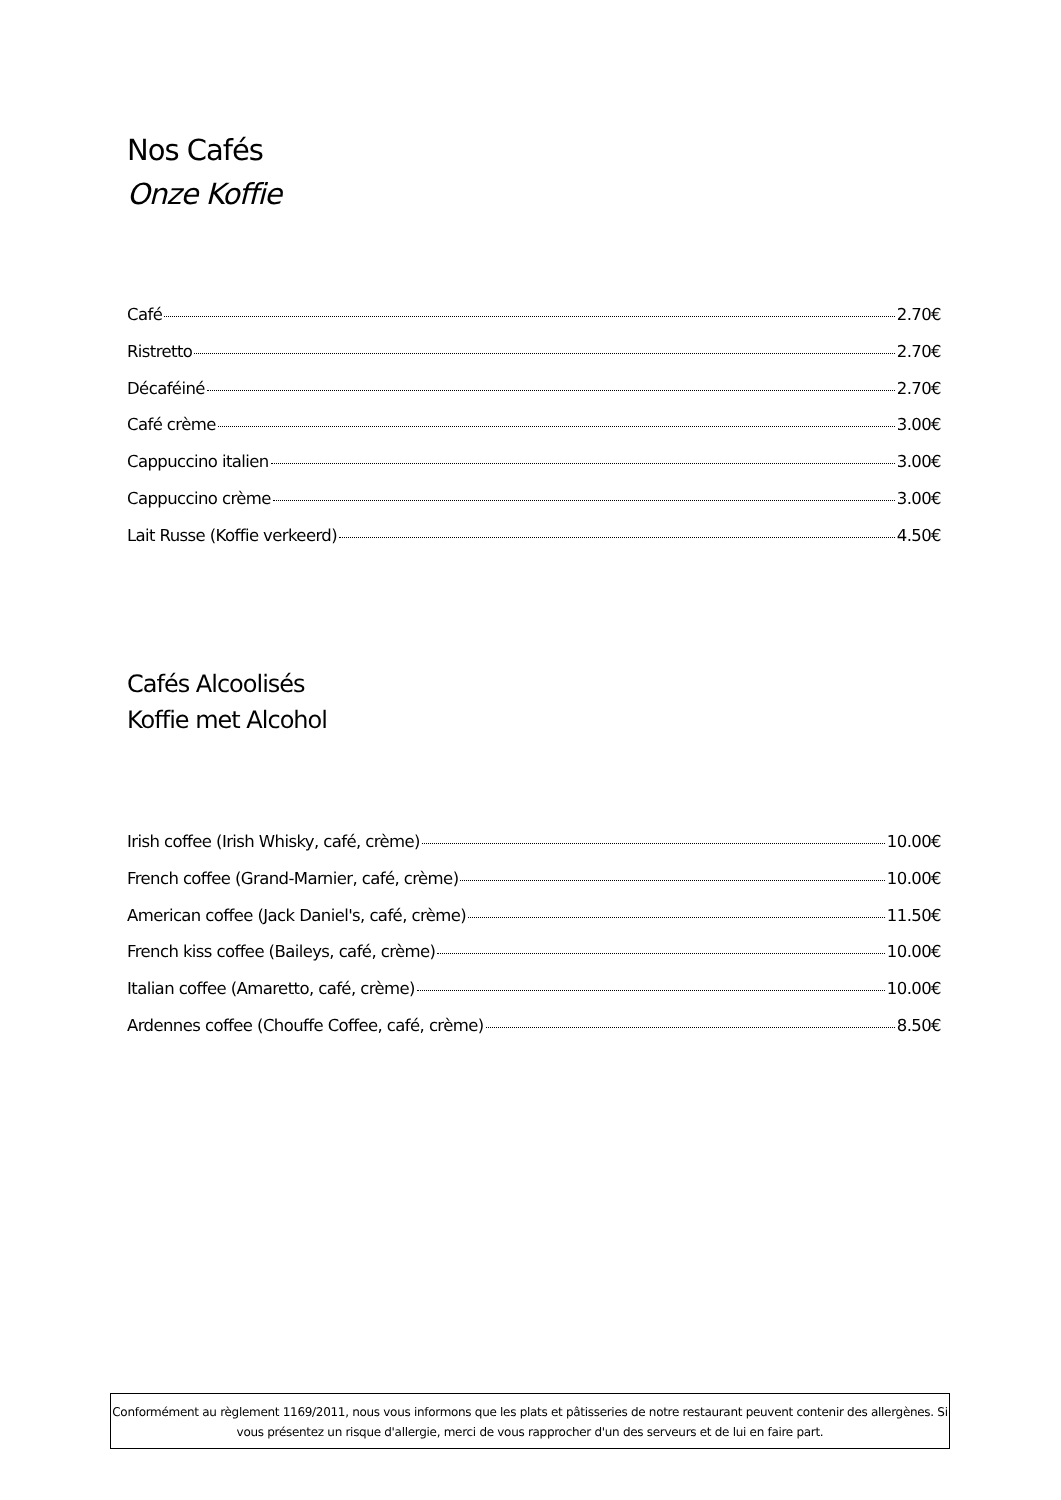Nos Cafés
Onze Koffie
Café 2.70€
Ristretto 2.70€
Décaféiné 2.70€
Café crème 3.00€
Cappuccino italien 3.00€
Cappuccino crème 3.00€
Lait Russe (Koffie verkeerd) 4.50€
Cafés Alcoolisés
Koffie met Alcohol
Irish coffee (Irish Whisky, café, crème) 10.00€
French coffee (Grand-Marnier, café, crème) 10.00€
American coffee (Jack Daniel's, café, crème) 11.50€
French kiss coffee (Baileys, café, crème) 10.00€
Italian coffee (Amaretto, café, crème) 10.00€
Ardennes coffee (Chouffe Coffee, café, crème) 8.50€
Conformément au règlement 1169/2011, nous vous informons que les plats et pâtisseries de notre restaurant peuvent contenir des allergènes. Si vous présentez un risque d'allergie, merci de vous rapprocher d'un des serveurs et de lui en faire part.